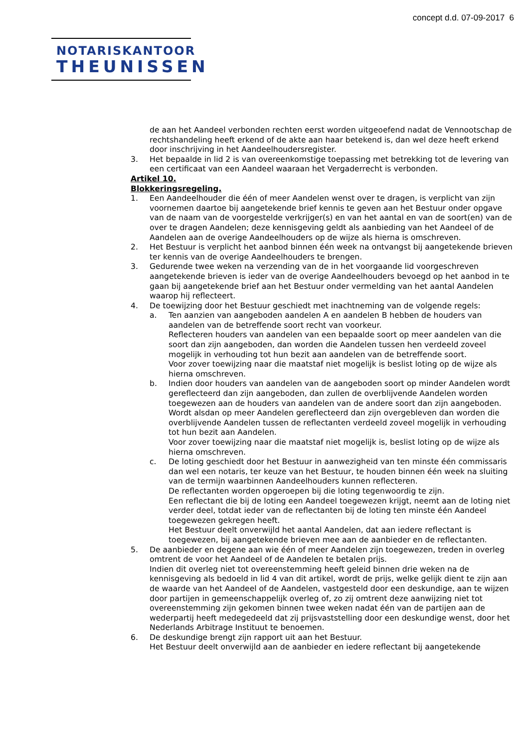concept d.d. 07-09-2017 6
NOTARISKANTOOR
THEUNISSEN
de aan het Aandeel verbonden rechten eerst worden uitgeoefend nadat de Vennootschap de rechtshandeling heeft erkend of de akte aan haar betekend is, dan wel deze heeft erkend door inschrijving in het Aandeelhoudersregister.
3. Het bepaalde in lid 2 is van overeenkomstige toepassing met betrekking tot de levering van een certificaat van een Aandeel waaraan het Vergaderrecht is verbonden.
Artikel 10.
Blokkeringsregeling.
1. Een Aandeelhouder die één of meer Aandelen wenst over te dragen, is verplicht van zijn voornemen daartoe bij aangetekende brief kennis te geven aan het Bestuur onder opgave van de naam van de voorgestelde verkrijger(s) en van het aantal en van de soort(en) van de over te dragen Aandelen; deze kennisgeving geldt als aanbieding van het Aandeel of de Aandelen aan de overige Aandeelhouders op de wijze als hierna is omschreven.
2. Het Bestuur is verplicht het aanbod binnen één week na ontvangst bij aangetekende brieven ter kennis van de overige Aandeelhouders te brengen.
3. Gedurende twee weken na verzending van de in het voorgaande lid voorgeschreven aangetekende brieven is ieder van de overige Aandeelhouders bevoegd op het aanbod in te gaan bij aangetekende brief aan het Bestuur onder vermelding van het aantal Aandelen waarop hij reflecteert.
4. De toewijzing door het Bestuur geschiedt met inachtneming van de volgende regels:
a. Ten aanzien van aangeboden aandelen A en aandelen B hebben de houders van aandelen van de betreffende soort recht van voorkeur.
Reflecteren houders van aandelen van een bepaalde soort op meer aandelen van die soort dan zijn aangeboden, dan worden die Aandelen tussen hen verdeeld zoveel mogelijk in verhouding tot hun bezit aan aandelen van de betreffende soort.
Voor zover toewijzing naar die maatstaf niet mogelijk is beslist loting op de wijze als hierna omschreven.
b. Indien door houders van aandelen van de aangeboden soort op minder Aandelen wordt gereflecteerd dan zijn aangeboden, dan zullen de overblijvende Aandelen worden toegewezen aan de houders van aandelen van de andere soort dan zijn aangeboden.
Wordt alsdan op meer Aandelen gereflecteerd dan zijn overgebleven dan worden die overblijvende Aandelen tussen de reflectanten verdeeld zoveel mogelijk in verhouding tot hun bezit aan Aandelen.
Voor zover toewijzing naar die maatstaf niet mogelijk is, beslist loting op de wijze als hierna omschreven.
c. De loting geschiedt door het Bestuur in aanwezigheid van ten minste één commissaris dan wel een notaris, ter keuze van het Bestuur, te houden binnen één week na sluiting van de termijn waarbinnen Aandeelhouders kunnen reflecteren.
De reflectanten worden opgeroepen bij die loting tegenwoordig te zijn.
Een reflectant die bij de loting een Aandeel toegewezen krijgt, neemt aan de loting niet verder deel, totdat ieder van de reflectanten bij de loting ten minste één Aandeel toegewezen gekregen heeft.
Het Bestuur deelt onverwijld het aantal Aandelen, dat aan iedere reflectant is toegewezen, bij aangetekende brieven mee aan de aanbieder en de reflectanten.
5. De aanbieder en degene aan wie één of meer Aandelen zijn toegewezen, treden in overleg omtrent de voor het Aandeel of de Aandelen te betalen prijs.
Indien dit overleg niet tot overeenstemming heeft geleid binnen drie weken na de kennisgeving als bedoeld in lid 4 van dit artikel, wordt de prijs, welke gelijk dient te zijn aan de waarde van het Aandeel of de Aandelen, vastgesteld door een deskundige, aan te wijzen door partijen in gemeenschappelijk overleg of, zo zij omtrent deze aanwijzing niet tot overeenstemming zijn gekomen binnen twee weken nadat één van de partijen aan de wederpartij heeft medegedeeld dat zij prijsvaststelling door een deskundige wenst, door het Nederlands Arbitrage Instituut te benoemen.
6. De deskundige brengt zijn rapport uit aan het Bestuur.
Het Bestuur deelt onverwijld aan de aanbieder en iedere reflectant bij aangetekende